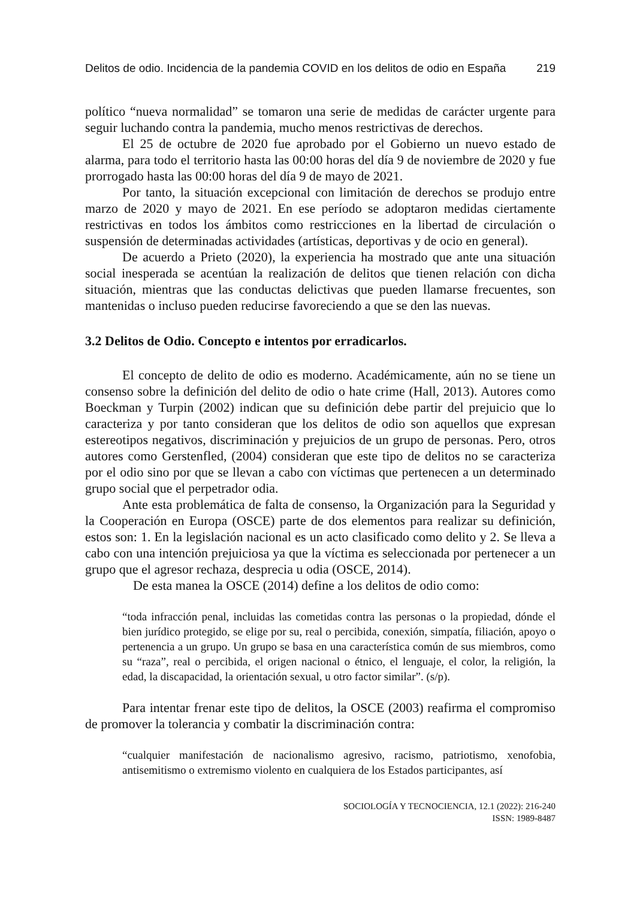Delitos de odio. Incidencia de la pandemia COVID en los delitos de odio en España 219
político “nueva normalidad” se tomaron una serie de medidas de carácter urgente para seguir luchando contra la pandemia, mucho menos restrictivas de derechos.
El 25 de octubre de 2020 fue aprobado por el Gobierno un nuevo estado de alarma, para todo el territorio hasta las 00:00 horas del día 9 de noviembre de 2020 y fue prorrogado hasta las 00:00 horas del día 9 de mayo de 2021.
Por tanto, la situación excepcional con limitación de derechos se produjo entre marzo de 2020 y mayo de 2021. En ese período se adoptaron medidas ciertamente restrictivas en todos los ámbitos como restricciones en la libertad de circulación o suspensión de determinadas actividades (artísticas, deportivas y de ocio en general).
De acuerdo a Prieto (2020), la experiencia ha mostrado que ante una situación social inesperada se acentúan la realización de delitos que tienen relación con dicha situación, mientras que las conductas delictivas que pueden llamarse frecuentes, son mantenidas o incluso pueden reducirse favoreciendo a que se den las nuevas.
3.2 Delitos de Odio. Concepto e intentos por erradicarlos.
El concepto de delito de odio es moderno. Académicamente, aún no se tiene un consenso sobre la definición del delito de odio o hate crime (Hall, 2013). Autores como Boeckman y Turpin (2002) indican que su definición debe partir del prejuicio que lo caracteriza y por tanto consideran que los delitos de odio son aquellos que expresan estereotipos negativos, discriminación y prejuicios de un grupo de personas. Pero, otros autores como Gerstenfled, (2004) consideran que este tipo de delitos no se caracteriza por el odio sino por que se llevan a cabo con víctimas que pertenecen a un determinado grupo social que el perpetrador odia.
Ante esta problemática de falta de consenso, la Organización para la Seguridad y la Cooperación en Europa (OSCE) parte de dos elementos para realizar su definición, estos son: 1. En la legislación nacional es un acto clasificado como delito y 2. Se lleva a cabo con una intención prejuiciosa ya que la víctima es seleccionada por pertenecer a un grupo que el agresor rechaza, desprecia u odia (OSCE, 2014).
De esta manea la OSCE (2014) define a los delitos de odio como:
“toda infracción penal, incluidas las cometidas contra las personas o la propiedad, dónde el bien jurídico protegido, se elige por su, real o percibida, conexión, simpatía, filiación, apoyo o pertenencia a un grupo. Un grupo se basa en una característica común de sus miembros, como su “raza”, real o percibida, el origen nacional o étnico, el lenguaje, el color, la religión, la edad, la discapacidad, la orientación sexual, u otro factor similar”. (s/p).
Para intentar frenar este tipo de delitos, la OSCE (2003) reafirma el compromiso de promover la tolerancia y combatir la discriminación contra:
“cualquier manifestación de nacionalismo agresivo, racismo, patriotismo, xenofobia, antisemitismo o extremismo violento en cualquiera de los Estados participantes, así
SOCIOLOGÍA Y TECNOCIENCIA, 12.1 (2022): 216-240
ISSN: 1989-8487